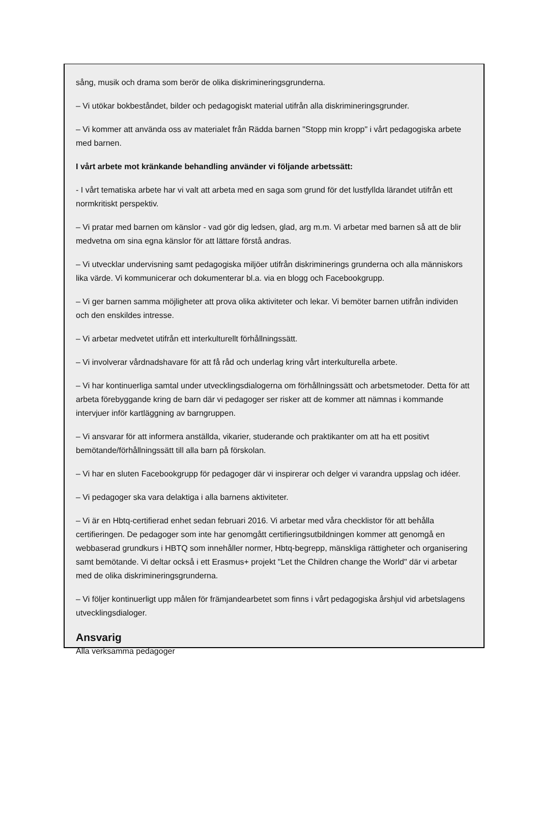sång, musik och drama som berör de olika diskrimineringsgrunderna.
– Vi utökar bokbeståndet, bilder och pedagogiskt material utifrån alla diskrimineringsgrunder.
– Vi kommer att använda oss av materialet från Rädda barnen "Stopp min kropp" i vårt pedagogiska arbete med barnen.
I vårt arbete mot kränkande behandling använder vi följande arbetssätt:
- I vårt tematiska arbete har vi valt att arbeta med en saga som grund för det lustfyllda lärandet utifrån ett normkritiskt perspektiv.
– Vi pratar med barnen om känslor - vad gör dig ledsen, glad, arg m.m. Vi arbetar med barnen så att de blir medvetna om sina egna känslor för att lättare förstå andras.
– Vi utvecklar undervisning samt pedagogiska miljöer utifrån diskriminerings grunderna och alla människors lika värde. Vi kommunicerar och dokumenterar bl.a. via en blogg och Facebookgrupp.
– Vi ger barnen samma möjligheter att prova olika aktiviteter och lekar. Vi bemöter barnen utifrån individen och den enskildes intresse.
– Vi arbetar medvetet utifrån ett interkulturellt förhållningssätt.
– Vi involverar vårdnadshavare för att få råd och underlag kring vårt interkulturella arbete.
– Vi har kontinuerliga samtal under utvecklingsdialogerna om förhållningssätt och arbetsmetoder. Detta för att arbeta förebyggande kring de barn där vi pedagoger ser risker att de kommer att nämnas i kommande intervjuer inför kartläggning av barngruppen.
– Vi ansvarar för att informera anställda, vikarier, studerande och praktikanter om att ha ett positivt bemötande/förhållningssätt till alla barn på förskolan.
– Vi har en sluten Facebookgrupp för pedagoger där vi inspirerar och delger vi varandra uppslag och idéer.
– Vi pedagoger ska vara delaktiga i alla barnens aktiviteter.
– Vi är en Hbtq-certifierad enhet sedan februari 2016. Vi arbetar med våra checklistor för att behålla certifieringen. De pedagoger som inte har genomgått certifieringsutbildningen kommer att genomgå en webbaserad grundkurs i HBTQ som innehåller normer, Hbtq-begrepp, mänskliga rättigheter och organisering samt bemötande. Vi deltar också i ett Erasmus+ projekt "Let the Children change the World" där vi arbetar med de olika diskrimineringsgrunderna.
– Vi följer kontinuerligt upp målen för främjandearbetet som finns i vårt pedagogiska årshjul vid arbetslagens utvecklingsdialoger.
Ansvarig
Alla verksamma pedagoger